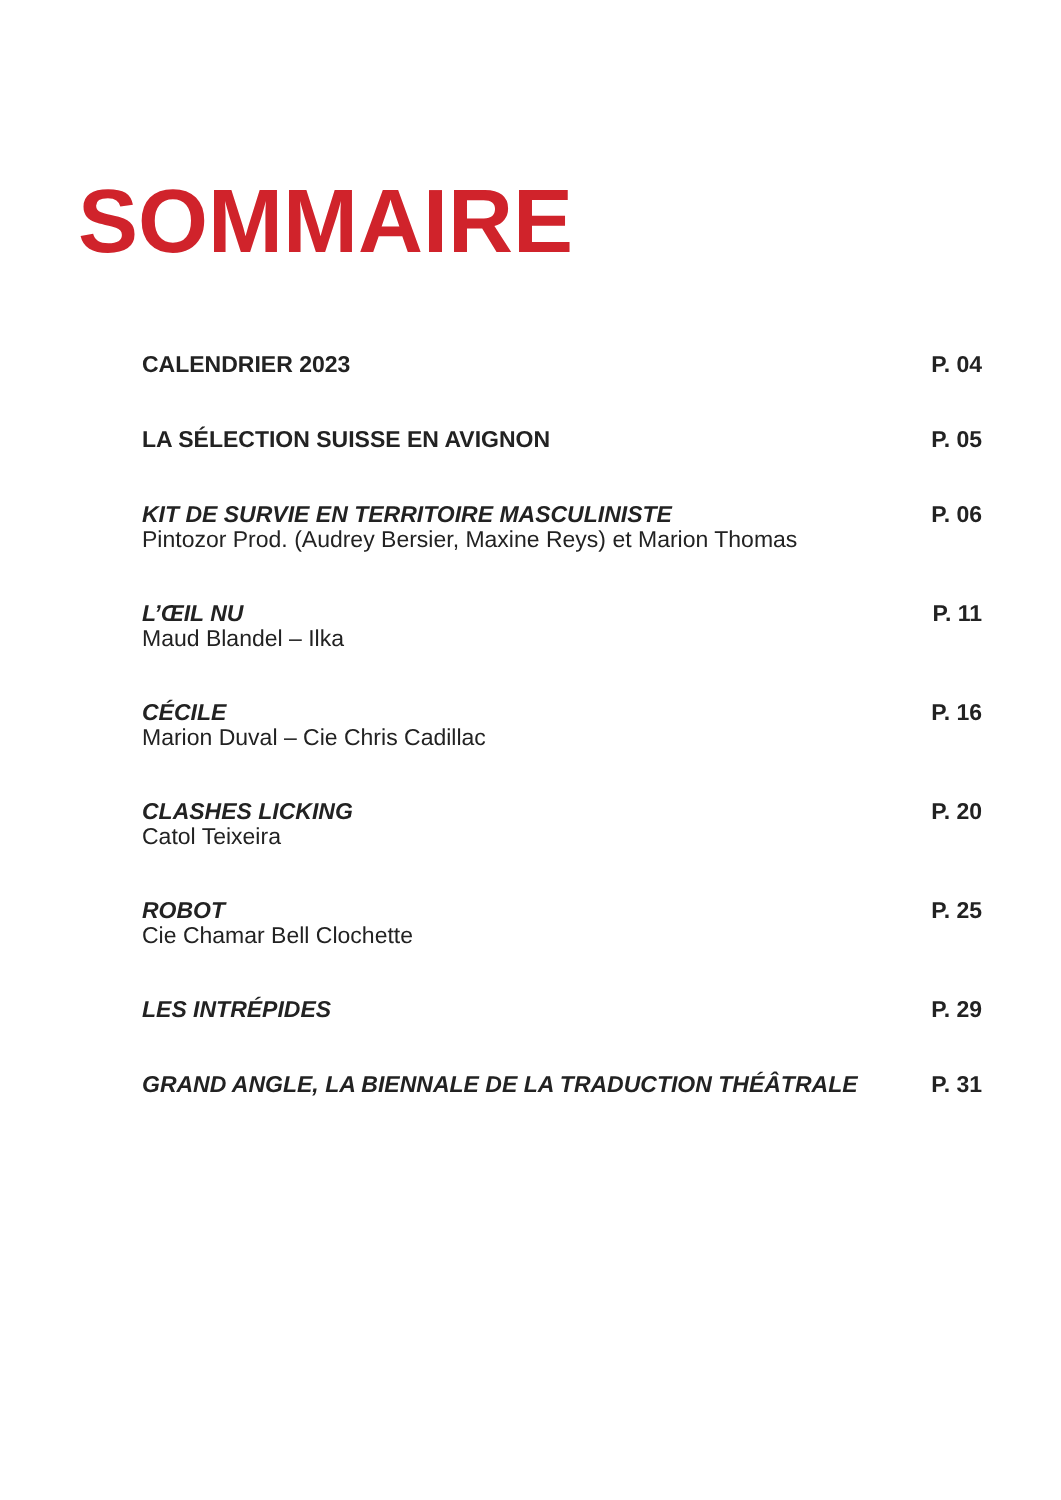SOMMAIRE
CALENDRIER 2023 P. 04
LA SÉLECTION SUISSE EN AVIGNON P. 05
KIT DE SURVIE EN TERRITOIRE MASCULINISTE
Pintozor Prod. (Audrey Bersier, Maxine Reys) et Marion Thomas
P. 06
L’ŒIL NU
Maud Blandel – Ilka
P. 11
CÉCILE
Marion Duval – Cie Chris Cadillac
P. 16
CLASHES LICKING
Catol Teixeira
P. 20
ROBOT
Cie Chamar Bell Clochette
P. 25
LES INTRÉPIDES P. 29
GRAND ANGLE, LA BIENNALE DE LA TRADUCTION THÉÂTRALE
P. 31